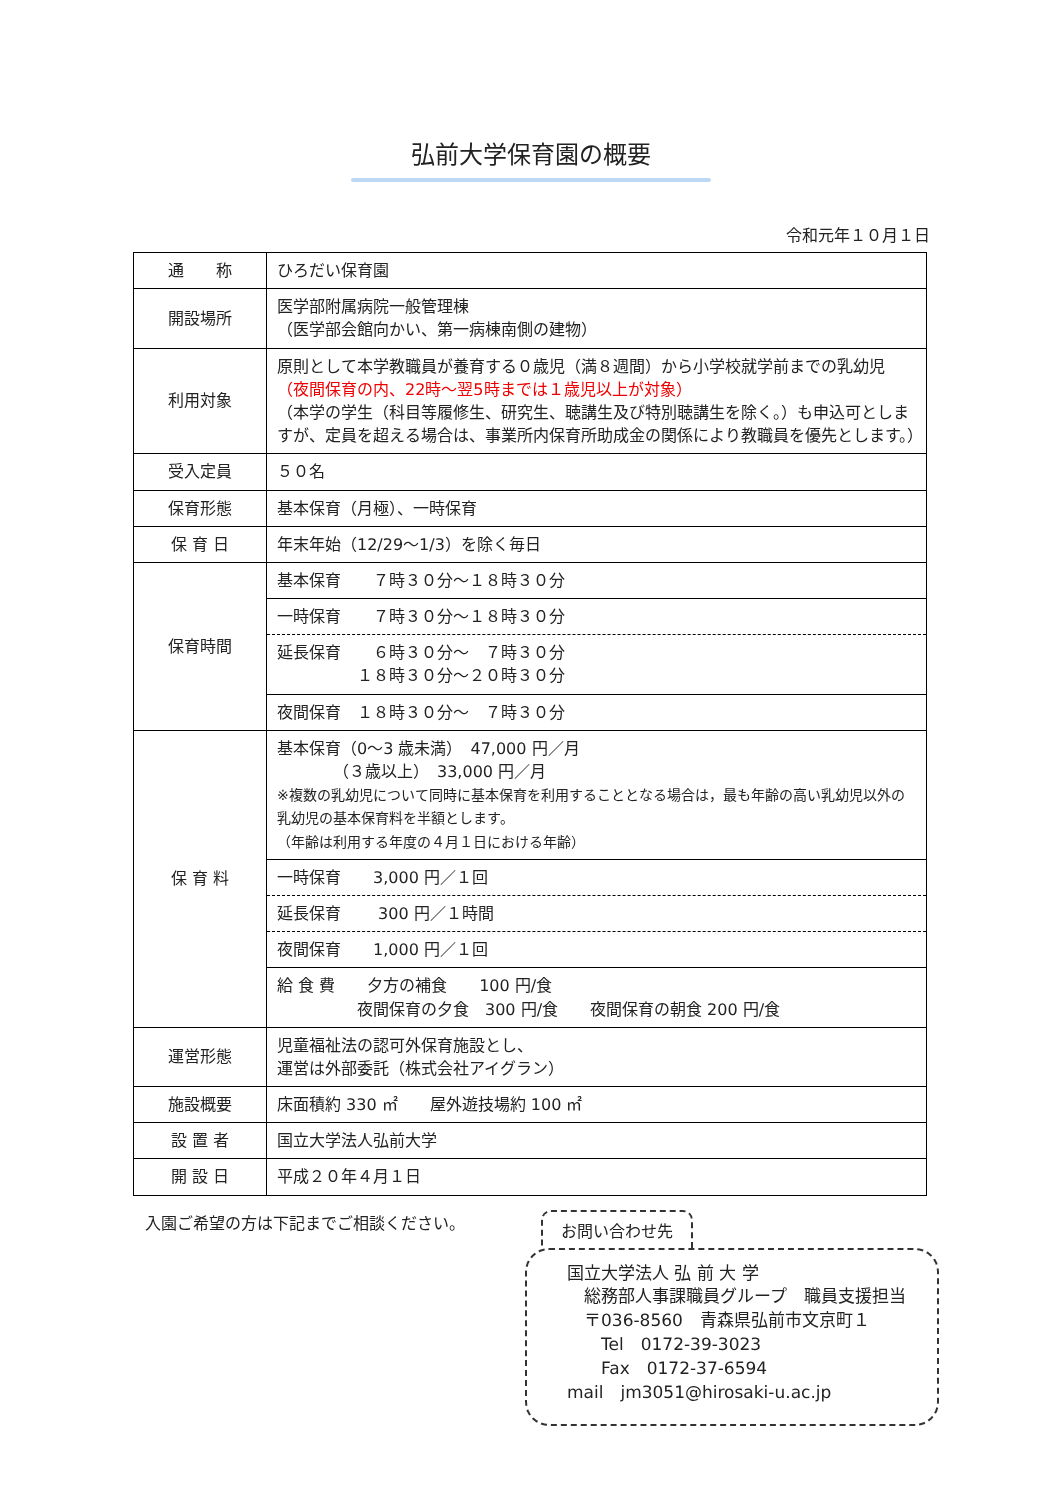弘前大学保育園の概要
令和元年１０月１日
| 通 称 | ひろだい保育園 |
| 開設場所 | 医学部附属病院一般管理棟 （医学部会館向かい、第一病棟南側の建物） |
| 利用対象 | 原則として本学教職員が養育する０歳児（満８週間）から小学校就学前までの乳幼児 （夜間保育の内、22時～翌5時までは１歳児以上が対象） （本学の学生（科目等履修生、研究生、聴講生及び特別聴講生を除く。）も申込可としますが、定員を超える場合は、事業所内保育所助成金の関係により教職員を優先とします。） |
| 受入定員 | ５０名 |
| 保育形態 | 基本保育（月極）、一時保育 |
| 保 育 日 | 年末年始（12/29～1/3）を除く毎日 |
| 保育時間 | 基本保育 ７時３０分～１８時３０分 |
| | 一時保育 ７時３０分～１８時３０分 |
| | 延長保育 ６時３０分～ ７時３０分 １８時３０分～２０時３０分 |
| | 夜間保育 １８時３０分～ ７時３０分 |
| 保 育 料 | 基本保育（0～3 歳未満） 47,000 円／月 （３歳以上） 33,000 円／月 ※複数の乳幼児について同時に基本保育を利用することとなる場合は，最も年齢の高い乳幼児以外の乳幼児の基本保育料を半額とします。 （年齢は利用する年度の４月１日における年齢） |
| | 一時保育 3,000 円／１回 |
| | 延長保育 300 円／１時間 |
| | 夜間保育 1,000 円／１回 |
| | 給 食 費 夕方の補食 100 円/食 夜間保育の夕食 300 円/食 夜間保育の朝食 200 円/食 |
| 運営形態 | 児童福祉法の認可外保育施設とし、 運営は外部委託（株式会社アイグラン） |
| 施設概要 | 床面積約 330 ㎡ 屋外遊技場約 100 ㎡ |
| 設 置 者 | 国立大学法人弘前大学 |
| 開 設 日 | 平成２０年４月１日 |
入園ご希望の方は下記までご相談ください。
お問い合わせ先
国立大学法人 弘 前 大 学
　総務部人事課職員グループ　職員支援担当
　〒036-8560　青森県弘前市文京町１
　　Tel　0172-39-3023
　　Fax　0172-37-6594
mail　jm3051@hirosaki-u.ac.jp